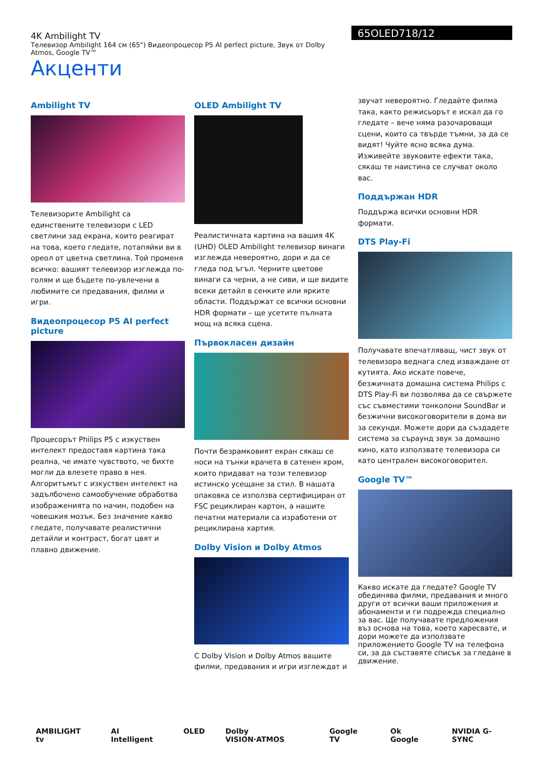4K Ambilight TV
Телевизор Ambilight 164 см (65") Видеопроцесор P5 AI perfect picture, Звук от Dolby Atmos, Google TV™
65OLED718/12
Акценти
Ambilight TV
Телевизорите Ambilight са единствените телевизори с LED светлини зад екрана, които реагират на това, което гледате, потапяйки ви в ореол от цветна светлина. Той променя всичко: вашият телевизор изглежда по-голям и ще бъдете по-увлечени в любимите си предавания, филми и игри.
Видеопроцесор P5 AI perfect picture
Процесорът Philips P5 с изкуствен интелект предоставя картина така реална, че имате чувството, че бихте могли да влезете право в нея. Алгоритъмът с изкуствен интелект на задълбочено самообучение обработва изображенията по начин, подобен на човешкия мозък. Без значение какво гледате, получавате реалистични детайли и контраст, богат цвят и плавно движение.
OLED Ambilight TV
Реалистичната картина на вашия 4K (UHD) OLED Ambilight телевизор винаги изглежда невероятно, дори и да се гледа под ъгъл. Черните цветове винаги са черни, а не сиви, и ще видите всеки детайл в сенките или ярките области. Поддържат се всички основни HDR формати – ще усетите пълната мощ на всяка сцена.
Първокласен дизайн
Почти безрамковият екран сякаш се носи на тънки крачета в сатенен хром, които придават на този телевизор истинско усещане за стил. В нашата опаковка се използва сертифициран от FSC рециклиран картон, а нашите печатни материали са изработени от рециклирана хартия.
Dolby Vision и Dolby Atmos
С Dolby Vision и Dolby Atmos вашите филми, предавания и игри изглеждат и
звучат невероятно. Гледайте филма така, както режисьорът е искал да го гледате – вече няма разочароващи сцени, които са твърде тъмни, за да се видят! Чуйте ясно всяка дума. Изживейте звуковите ефекти така, сякаш те наистина се случват около вас.
Поддържан HDR
Поддържа всички основни HDR формати.
DTS Play-Fi
Получавате впечатляващ, чист звук от телевизора веднага след изваждане от кутията. Ако искате повече, безжичната домашна система Philips с DTS Play-Fi ви позволява да се свържете със съвместими тонколони SoundBar и безжични високоговорители в дома ви за секунди. Можете дори да създадете система за съраунд звук за домашно кино, като използвате телевизора си като централен високоговорител.
Google TV™
Какво искате да гледате? Google TV обединява филми, предавания и много други от всички ваши приложения и абонаменти и ги подрежда специално за вас. Ще получавате предложения въз основа на това, което харесвате, и дори можете да използвате приложението Google TV на телефона си, за да съставяте списък за гледане в движение.
AMBILIGHT tv AI Intelligent OLED Dolby VISION·ATMOS Google TV Ok Google NVIDIA G-SYNC